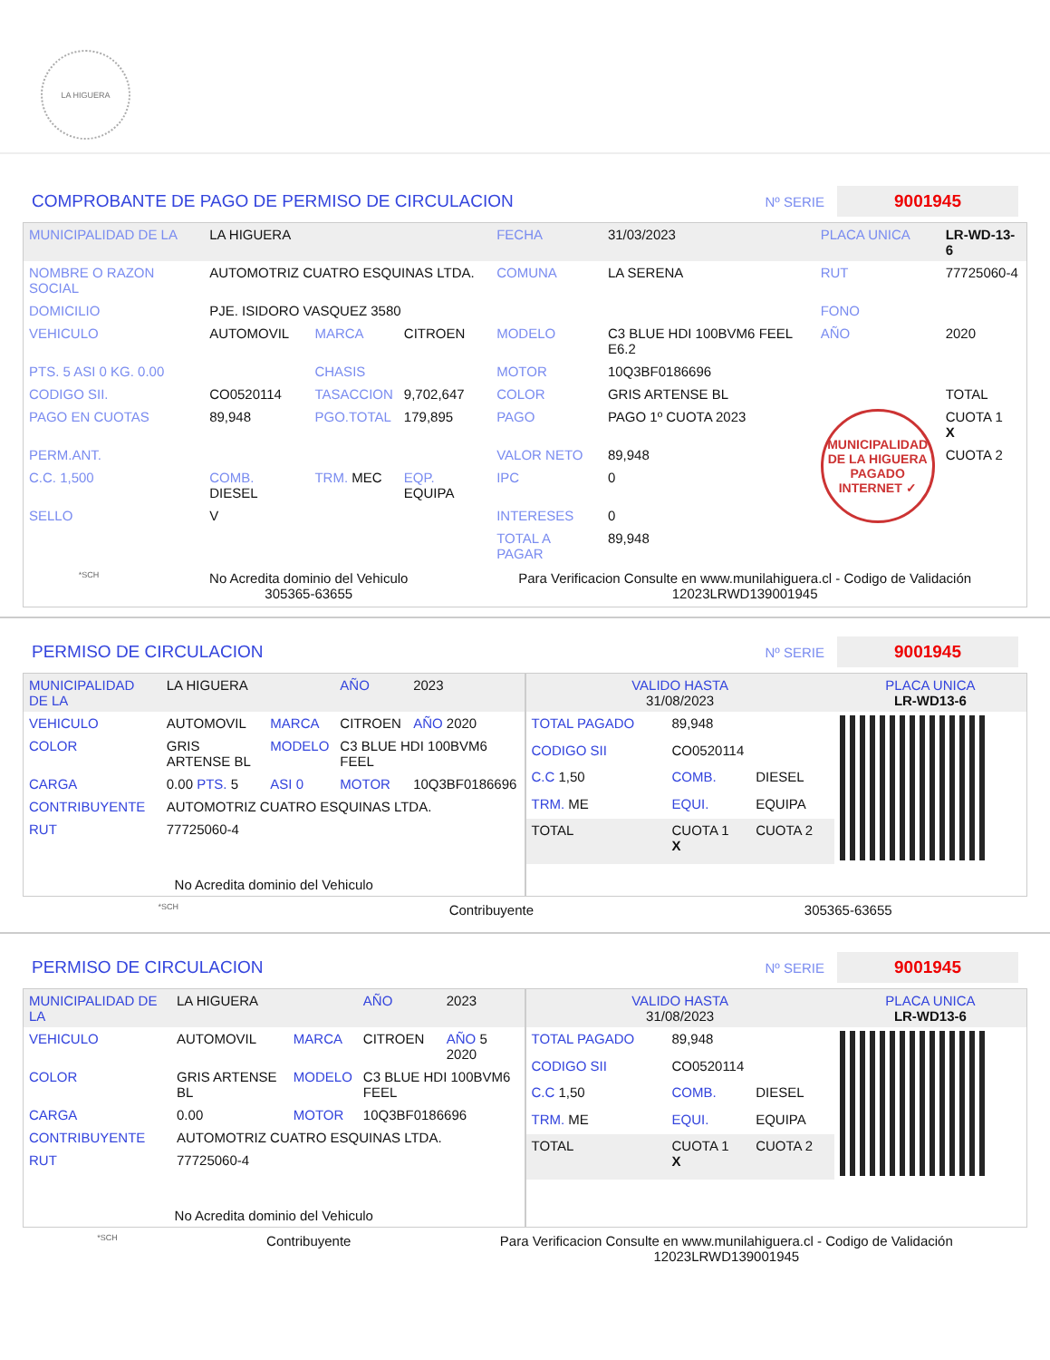LA HIGUERA
COMPROBANTE DE PAGO DE PERMISO DE CIRCULACION
Nº SERIE 9001945
| MUNICIPALIDAD DE LA | LA HIGUERA | | | FECHA | 31/03/2023 | PLACA UNICA | LR-WD-13-6 |
| NOMBRE O RAZON SOCIAL | AUTOMOTRIZ CUATRO ESQUINAS LTDA. | | | COMUNA | LA SERENA | RUT | 77725060-4 |
| DOMICILIO | PJE. ISIDORO VASQUEZ 3580 | | | | | FONO | |
| VEHICULO | AUTOMOVIL | MARCA | CITROEN | MODELO | C3 BLUE HDI 100BVM6 FEEL E6.2 | AÑO | 2020 |
| PTS. 5 ASI 0 KG. 0.00 | | CHASIS | | MOTOR | 10Q3BF0186696 | | |
| CODIGO SII. | CO0520114 | TASACCION | 9,702,647 | COLOR | GRIS ARTENSE BL | | TOTAL |
| PAGO EN CUOTAS | 89,948 | PGO.TOTAL | 179,895 | PAGO | PAGO 1º CUOTA 2023 | MUNICIPALIDAD DE LA HIGUERA PAGADO INTERNET ✓ | CUOTA 1 X |
| PERM.ANT. | | | | VALOR NETO | 89,948 | | CUOTA 2 |
| C.C. 1,500 | COMB. DIESEL | TRM. MEC | EQP. EQUIPA | IPC | 0 | | |
| SELLO | V | | | INTERESES | 0 | | |
| | | | | TOTAL A PAGAR | 89,948 | | |
*SCH
No Acredita dominio del Vehiculo
305365-63655
Para Verificacion Consulte en www.munilahiguera.cl - Codigo de Validación
12023LRWD139001945
PERMISO DE CIRCULACION
Nº SERIE 9001945
| MUNICIPALIDAD DE LA | LA HIGUERA | | AÑO | 2023 |
| VEHICULO | AUTOMOVIL | MARCA | CITROEN | AÑO 2020 |
| COLOR | GRIS ARTENSE BL | MODELO | C3 BLUE HDI 100BVM6 FEEL | |
| CARGA | 0.00 PTS. 5 | ASI 0 | MOTOR | 10Q3BF0186696 |
| CONTRIBUYENTE | AUTOMOTRIZ CUATRO ESQUINAS LTDA. | | | |
| RUT | 77725060-4 | | | |
| No Acredita dominio del Vehiculo | | | | |
| VALIDO HASTA 31/08/2023 | | | PLACA UNICA LR-WD13-6 |
| TOTAL PAGADO | 89,948 | | |
| CODIGO SII | CO0520114 | | |
| C.C 1,50 | COMB. | DIESEL | |
| TRM. ME | EQUI. | EQUIPA | |
| TOTAL | CUOTA 1 X | CUOTA 2 | |
*SCH Contribuyente 305365-63655
PERMISO DE CIRCULACION
Nº SERIE 9001945
| MUNICIPALIDAD DE LA | LA HIGUERA | | AÑO | 2023 |
| VEHICULO | AUTOMOVIL | MARCA | CITROEN | AÑO 5 2020 |
| COLOR | GRIS ARTENSE BL | MODELO | C3 BLUE HDI 100BVM6 FEEL | |
| CARGA | 0.00 | MOTOR | 10Q3BF0186696 | |
| CONTRIBUYENTE | AUTOMOTRIZ CUATRO ESQUINAS LTDA. | | | |
| RUT | 77725060-4 | | | |
| No Acredita dominio del Vehiculo | | | | |
| VALIDO HASTA 31/08/2023 | | | PLACA UNICA LR-WD13-6 |
| TOTAL PAGADO | 89,948 | | |
| CODIGO SII | CO0520114 | | |
| C.C 1,50 | COMB. | DIESEL | |
| TRM. ME | EQUI. | EQUIPA | |
| TOTAL | CUOTA 1 X | CUOTA 2 | |
*SCH Contribuyente Para Verificacion Consulte en www.munilahiguera.cl - Codigo de Validación
12023LRWD139001945